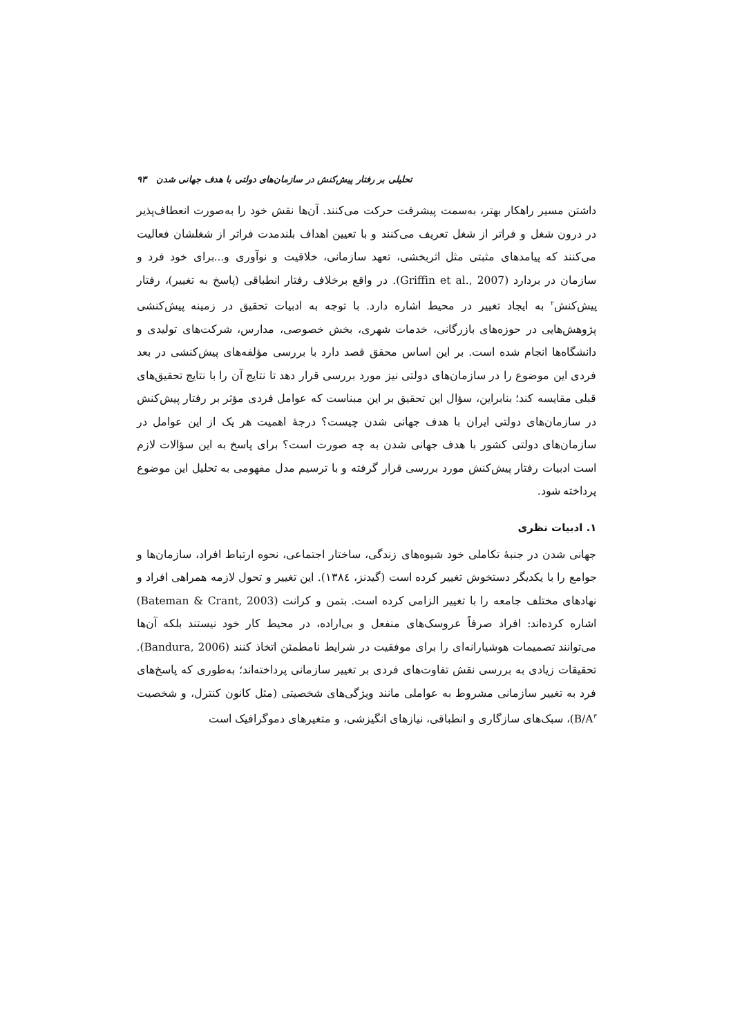تحلیلی بر رفتار پیش‌کنش در سازمان‌های دولتی با هدف جهانی شدن ۹۳
داشتن مسیر راهکار بهتر، به‌سمت پیشرفت حرکت می‌کنند. آن‌ها نقش خود را به‌صورت انعطاف‌پذیر در درون شغل و فراتر از شغل تعریف می‌کنند و با تعیین اهداف بلندمدت فراتر از شغلشان فعالیت می‌کنند که پیامدهای مثبتی مثل اثربخشی، تعهد سازمانی، خلاقیت و نوآوری و...برای خود فرد و سازمان در بردارد (Griffin et al., 2007). در واقع برخلاف رفتار انطباقی (پاسخ به تغییر)، رفتار پیش‌کنش<sup>۲</sup> به ایجاد تغییر در محیط اشاره دارد. با توجه به ادبیات تحقیق در زمینه پیش‌کنشی پژوهش‌هایی در حوزه‌های بازرگانی، خدمات شهری، بخش خصوصی، مدارس، شرکت‌های تولیدی و دانشگاه‌ها انجام شده است. بر این اساس محقق قصد دارد با بررسی مؤلفه‌های پیش‌کنشی در بعد فردی این موضوع را در سازمان‌های دولتی نیز مورد بررسی قرار دهد تا نتایج آن را با نتایج تحقیق‌های قبلی مقایسه کند؛ بنابراین، سؤال این تحقیق بر این مبناست که عوامل فردی مؤثر بر رفتار پیش‌کنش در سازمان‌های دولتی ایران با هدف جهانی شدن چیست؟ درجهٔ اهمیت هر یک از این عوامل در سازمان‌های دولتی کشور با هدف جهانی شدن به چه صورت است؟ برای پاسخ به این سؤالات لازم است ادبیات رفتار پیش‌کنش مورد بررسی قرار گرفته و با ترسیم مدل مفهومی به تحلیل این موضوع پرداخته شود.
۱. ادبیات نظری
جهانی شدن در جنبهٔ تکاملی خود شیوه‌های زندگی، ساختار اجتماعی، نحوه ارتباط افراد، سازمان‌ها و جوامع را با یکدیگر دستخوش تغییر کرده است (گیدنز، ۱۳۸٤). این تغییر و تحول لازمه همراهی افراد و نهادهای مختلف جامعه را با تغییر الزامی کرده است. بتمن و کرانت (Bateman & Crant, 2003) اشاره کرده‌اند: افراد صرفاً عروسک‌های منفعل و بی‌اراده، در محیط کار خود نیستند بلکه آن‌ها می‌توانند تصمیمات هوشیارانه‌ای را برای موفقیت در شرایط نامطمئن اتخاذ کنند (Bandura, 2006). تحقیقات زیادی به بررسی نقش تفاوت‌های فردی بر تغییر سازمانی پرداخته‌اند؛ به‌طوری که پاسخ‌های فرد به تغییر سازمانی مشروط به عواملی مانند ویژگی‌های شخصیتی (مثل کانون کنترل، و شخصیت B/A<sup>۳</sup>)، سبک‌های سازگاری و انطباقی، نیازهای انگیزشی، و متغیرهای دموگرافیک است